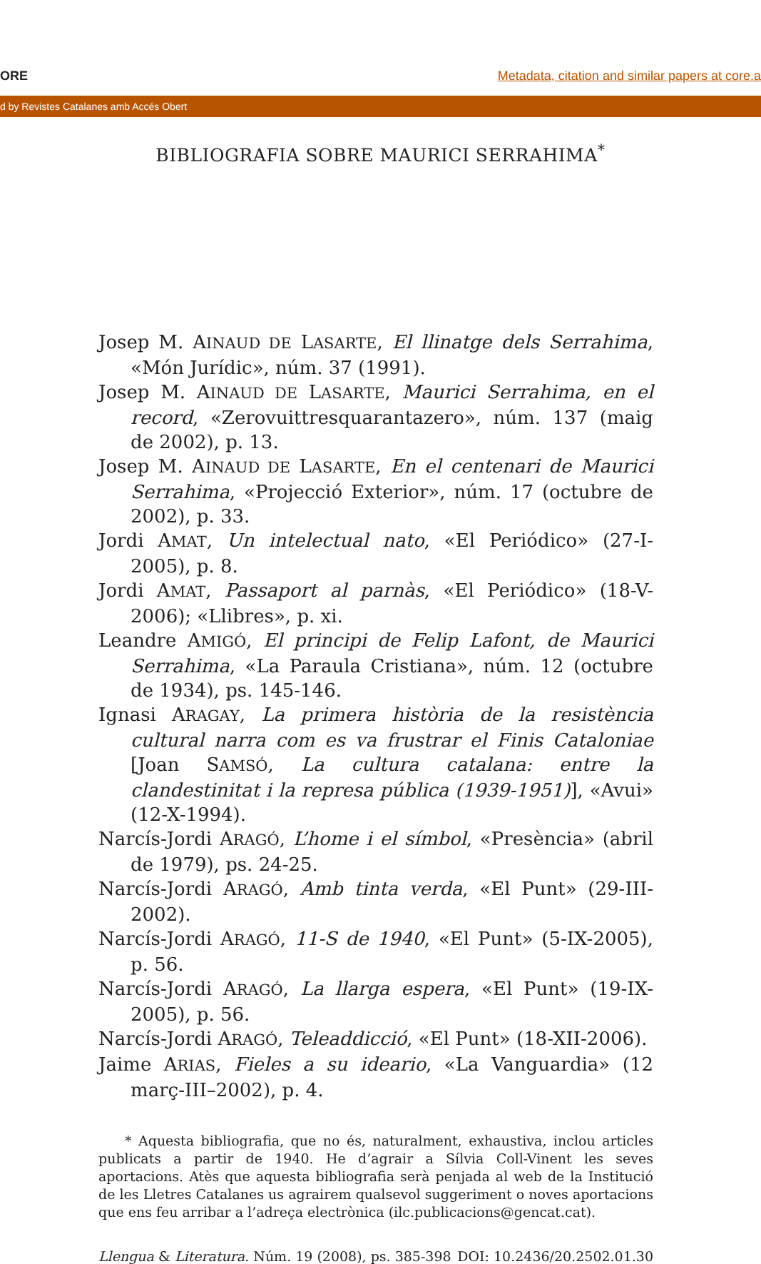ORE Metadata, citation and similar papers at core.a
d by Revistes Catalanes amb Accés Obert
BIBLIOGRAFIA SOBRE MAURICI SERRAHIMA<sup>*</sup>
Josep M. AINAUD DE LASARTE, El llinatge dels Serrahima, «Món Jurídic», núm. 37 (1991).
Josep M. AINAUD DE LASARTE, Maurici Serrahima, en el record, «Zerovuittresquarantazero», núm. 137 (maig de 2002), p. 13.
Josep M. AINAUD DE LASARTE, En el centenari de Maurici Serrahima, «Projecció Exterior», núm. 17 (octubre de 2002), p. 33.
Jordi AMAT, Un intelectual nato, «El Periódico» (27-I-2005), p. 8.
Jordi AMAT, Passaport al parnàs, «El Periódico» (18-V-2006); «Llibres», p. xi.
Leandre AMIGÓ, El principi de Felip Lafont, de Maurici Serrahima, «La Paraula Cristiana», núm. 12 (octubre de 1934), ps. 145-146.
Ignasi ARAGAY, La primera història de la resistència cultural narra com es va frustrar el Finis Cataloniae [Joan SAMSÓ, La cultura catalana: entre la clandestinitat i la represa pública (1939-1951)], «Avui» (12-X-1994).
Narcís-Jordi ARAGÓ, L’home i el símbol, «Presència» (abril de 1979), ps. 24-25.
Narcís-Jordi ARAGÓ, Amb tinta verda, «El Punt» (29-III-2002).
Narcís-Jordi ARAGÓ, 11-S de 1940, «El Punt» (5-IX-2005), p. 56.
Narcís-Jordi ARAGÓ, La llarga espera, «El Punt» (19-IX-2005), p. 56.
Narcís-Jordi ARAGÓ, Teleaddicció, «El Punt» (18-XII-2006).
Jaime ARIAS, Fieles a su ideario, «La Vanguardia» (12 març-III–2002), p. 4.
* Aquesta bibliografia, que no és, naturalment, exhaustiva, inclou articles publicats a partir de 1940. He d’agrair a Sílvia Coll-Vinent les seves aportacions. Atès que aquesta bibliografia serà penjada al web de la Institució de les Lletres Catalanes us agrairem qualsevol suggeriment o noves aportacions que ens feu arribar a l’adreça electrònica (ilc.publicacions@gencat.cat).
Llengua & Literatura. Núm. 19 (2008), ps. 385-398 DOI: 10.2436/20.2502.01.30